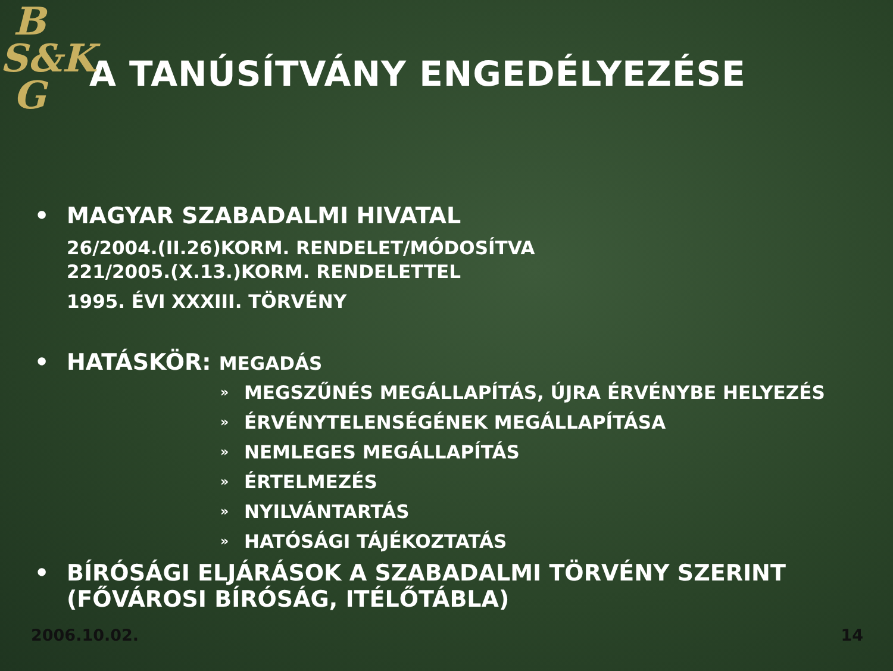B
S&K
G
A TANÚSÍTVÁNY ENGEDÉLYEZÉSE
• MAGYAR SZABADALMI HIVATAL
26/2004.(II.26)KORM. RENDELET/MÓDOSÍTVA
221/2005.(X.13.)KORM. RENDELETTEL
1995. ÉVI XXXIII. TÖRVÉNY
• HATÁSKÖR: MEGADÁS
» MEGSZŰNÉS MEGÁLLAPÍTÁS, ÚJRA ÉRVÉNYBE HELYEZÉS
» ÉRVÉNYTELENSÉGÉNEK MEGÁLLAPÍTÁSA
» NEMLEGES MEGÁLLAPÍTÁS
» ÉRTELMEZÉS
» NYILVÁNTARTÁS
» HATÓSÁGI TÁJÉKOZTATÁS
• BÍRÓSÁGI ELJÁRÁSOK A SZABADALMI TÖRVÉNY SZERINT (FŐVÁROSI BÍRÓSÁG, ITÉLŐTÁBLA)
2006.10.02. 14